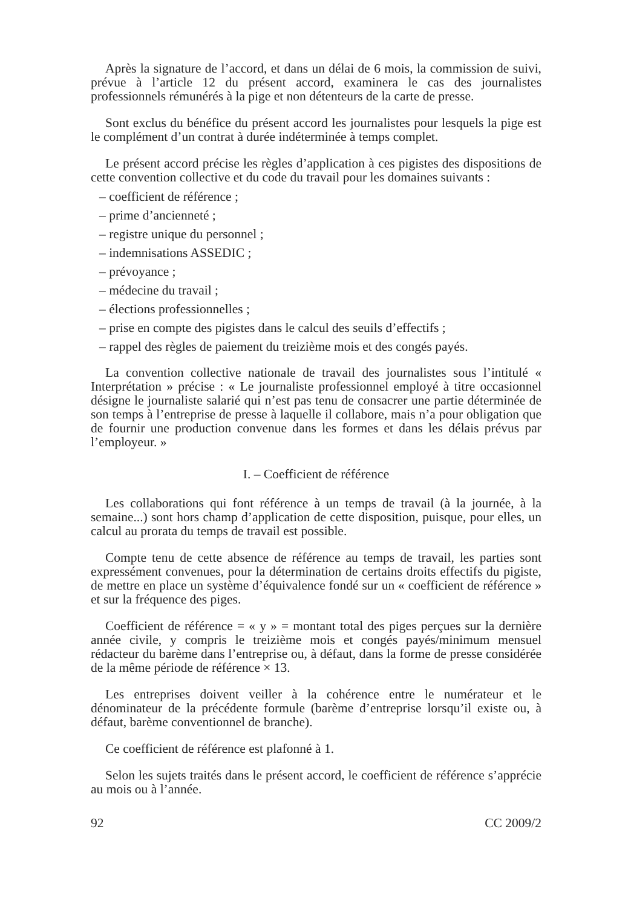Après la signature de l’accord, et dans un délai de 6 mois, la commission de suivi, prévue à l’article 12 du présent accord, examinera le cas des journalistes professionnels rémunérés à la pige et non détenteurs de la carte de presse.
Sont exclus du bénéfice du présent accord les journalistes pour lesquels la pige est le complément d’un contrat à durée indéterminée à temps complet.
Le présent accord précise les règles d’application à ces pigistes des dispositions de cette convention collective et du code du travail pour les domaines suivants :
– coefficient de référence ;
– prime d’ancienneté ;
– registre unique du personnel ;
– indemnisations ASSEDIC ;
– prévoyance ;
– médecine du travail ;
– élections professionnelles ;
– prise en compte des pigistes dans le calcul des seuils d’effectifs ;
– rappel des règles de paiement du treizième mois et des congés payés.
La convention collective nationale de travail des journalistes sous l’intitulé « Interprétation » précise : « Le journaliste professionnel employé à titre occasionnel désigne le journaliste salarié qui n’est pas tenu de consacrer une partie déterminée de son temps à l’entreprise de presse à laquelle il collabore, mais n’a pour obligation que de fournir une production convenue dans les formes et dans les délais prévus par l’employeur. »
I. – Coefficient de référence
Les collaborations qui font référence à un temps de travail (à la journée, à la semaine...) sont hors champ d’application de cette disposition, puisque, pour elles, un calcul au prorata du temps de travail est possible.
Compte tenu de cette absence de référence au temps de travail, les parties sont expressément convenues, pour la détermination de certains droits effectifs du pigiste, de mettre en place un système d’équivalence fondé sur un « coefficient de référence » et sur la fréquence des piges.
Coefficient de référence = « y » = montant total des piges perçues sur la dernière année civile, y compris le treizième mois et congés payés/minimum mensuel rédacteur du barème dans l’entreprise ou, à défaut, dans la forme de presse considérée de la même période de référence × 13.
Les entreprises doivent veiller à la cohérence entre le numérateur et le dénominateur de la précédente formule (barème d’entreprise lorsqu’il existe ou, à défaut, barème conventionnel de branche).
Ce coefficient de référence est plafonné à 1.
Selon les sujets traités dans le présent accord, le coefficient de référence s’apprécie au mois ou à l’année.
92 CC 2009/2